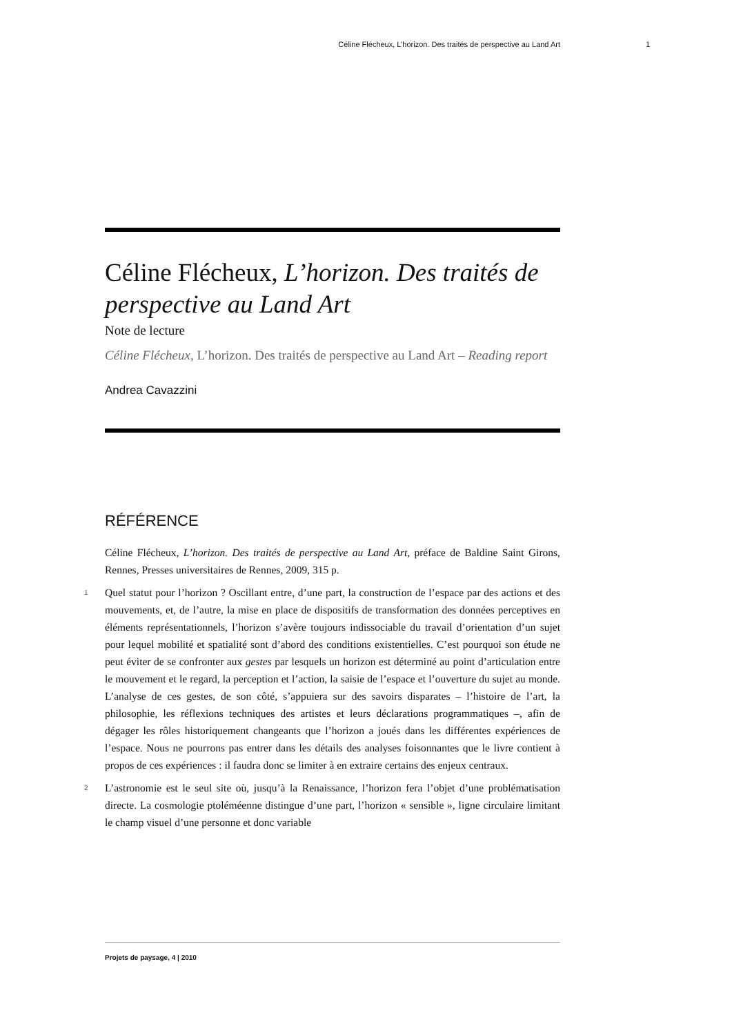Céline Flécheux, L’horizon. Des traités de perspective au Land Art 1
Céline Flécheux, L’horizon. Des traités de perspective au Land Art
Note de lecture
Céline Flécheux, L’horizon. Des traités de perspective au Land Art – Reading report
Andrea Cavazzini
RÉFÉRENCE
Céline Flécheux, L’horizon. Des traités de perspective au Land Art, préface de Baldine Saint Girons, Rennes, Presses universitaires de Rennes, 2009, 315 p.
1 Quel statut pour l’horizon ? Oscillant entre, d’une part, la construction de l’espace par des actions et des mouvements, et, de l’autre, la mise en place de dispositifs de transformation des données perceptives en éléments représentationnels, l’horizon s’avère toujours indissociable du travail d’orientation d’un sujet pour lequel mobilité et spatialité sont d’abord des conditions existentielles. C’est pourquoi son étude ne peut éviter de se confronter aux gestes par lesquels un horizon est déterminé au point d’articulation entre le mouvement et le regard, la perception et l’action, la saisie de l’espace et l’ouverture du sujet au monde. L’analyse de ces gestes, de son côté, s’appuiera sur des savoirs disparates – l’histoire de l’art, la philosophie, les réflexions techniques des artistes et leurs déclarations programmatiques –, afin de dégager les rôles historiquement changeants que l’horizon a joués dans les différentes expériences de l’espace. Nous ne pourrons pas entrer dans les détails des analyses foisonnantes que le livre contient à propos de ces expériences : il faudra donc se limiter à en extraire certains des enjeux centraux.
2 L’astronomie est le seul site où, jusqu’à la Renaissance, l’horizon fera l’objet d’une problématisation directe. La cosmologie ptoléméenne distingue d’une part, l’horizon « sensible », ligne circulaire limitant le champ visuel d’une personne et donc variable
Projets de paysage, 4 | 2010